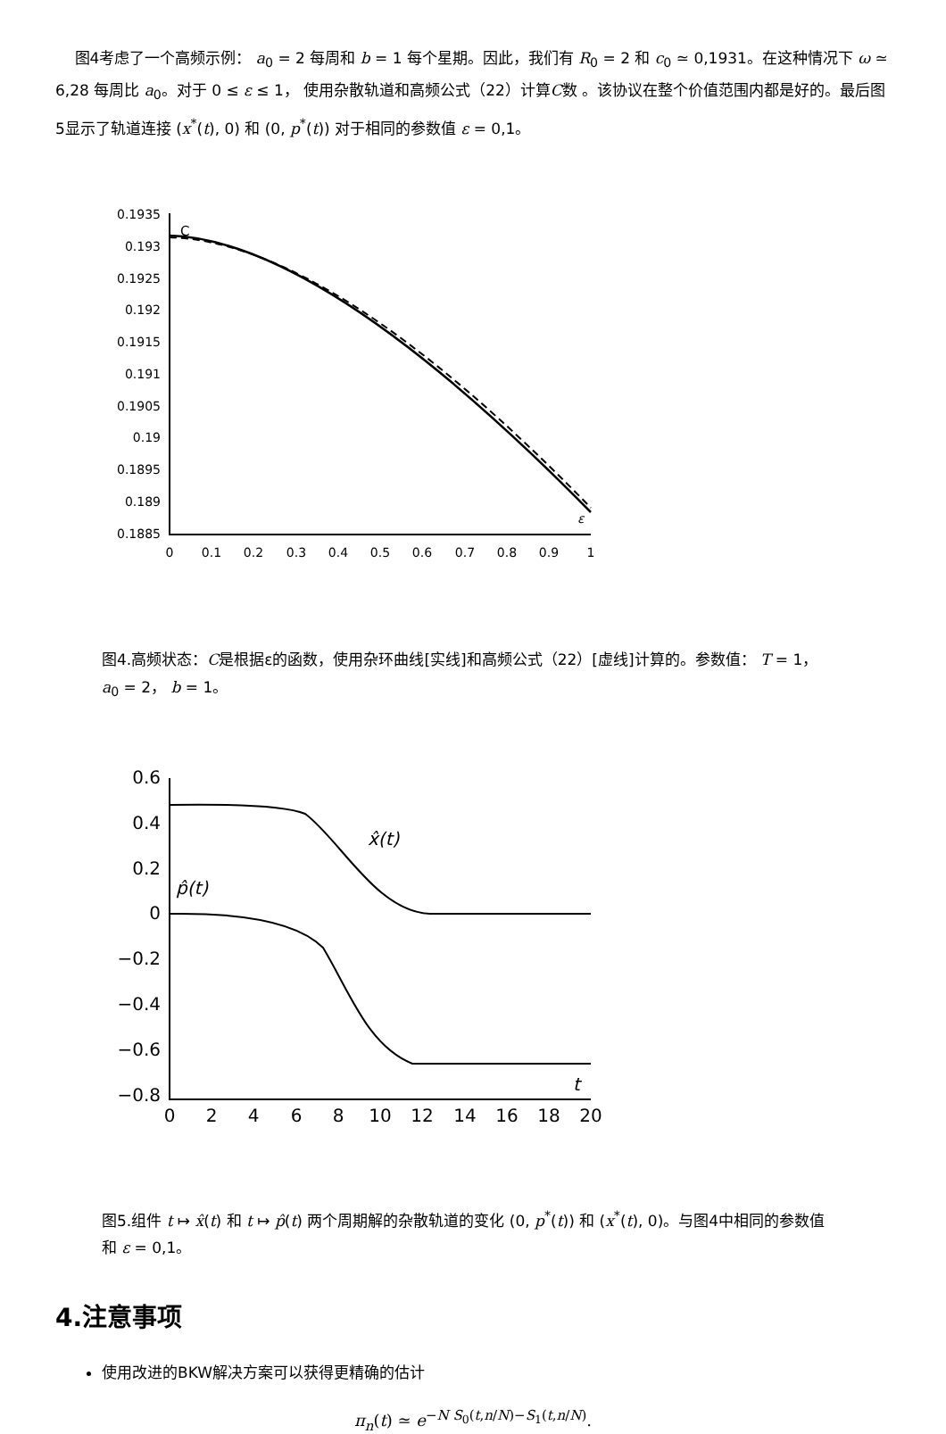图4考虑了一个高频示例： a<sub>0</sub> = 2 每周和 b = 1 每个星期。因此，我们有 R<sub>0</sub> = 2 和 c<sub>0</sub> ≃ 0,1931。在这种情况下 ω ≃ 6,28 每周比 a<sub>0</sub>。对于 0 ≤ ε ≤ 1， 使用杂散轨道和高频公式（22）计算C数 。该协议在整个价值范围内都是好的。最后图5显示了轨道连接 (x<sup>*</sup>(t), 0) 和 (0, p<sup>*</sup>(t)) 对于相同的参数值 ε = 0,1。
0.1935
0.193
0.1925
0.192
0.1915
0.191
0.1905
0.19
0.1895
0.189
0.1885
0
0.1
0.2
0.3
0.4
0.5
0.6
0.7
0.8
0.9
1
C
ε
图4.高频状态：C是根据ε的函数，使用杂环曲线[实线]和高频公式（22）[虚线]计算的。参数值： T = 1， a<sub>0</sub> = 2， b = 1。
0.6
0.4
0.2
0
−0.2
−0.4
−0.6
−0.8
0
2
4
6
8
10
12
14
16
18
20
x̂(t)
p̂(t)
t
图5.组件 t ↦ x̂(t) 和 t ↦ p̂(t) 两个周期解的杂散轨道的变化 (0, p<sup>*</sup>(t)) 和 (x<sup>*</sup>(t), 0)。与图4中相同的参数值和 ε = 0,1。
4.注意事项
使用改进的BKW解决方案可以获得更精确的估计
π<sub>n</sub>(t) ≃ e<sup>−N S<sub>0</sub>(t,n/N)−S<sub>1</sub>(t,n/N)</sup>.